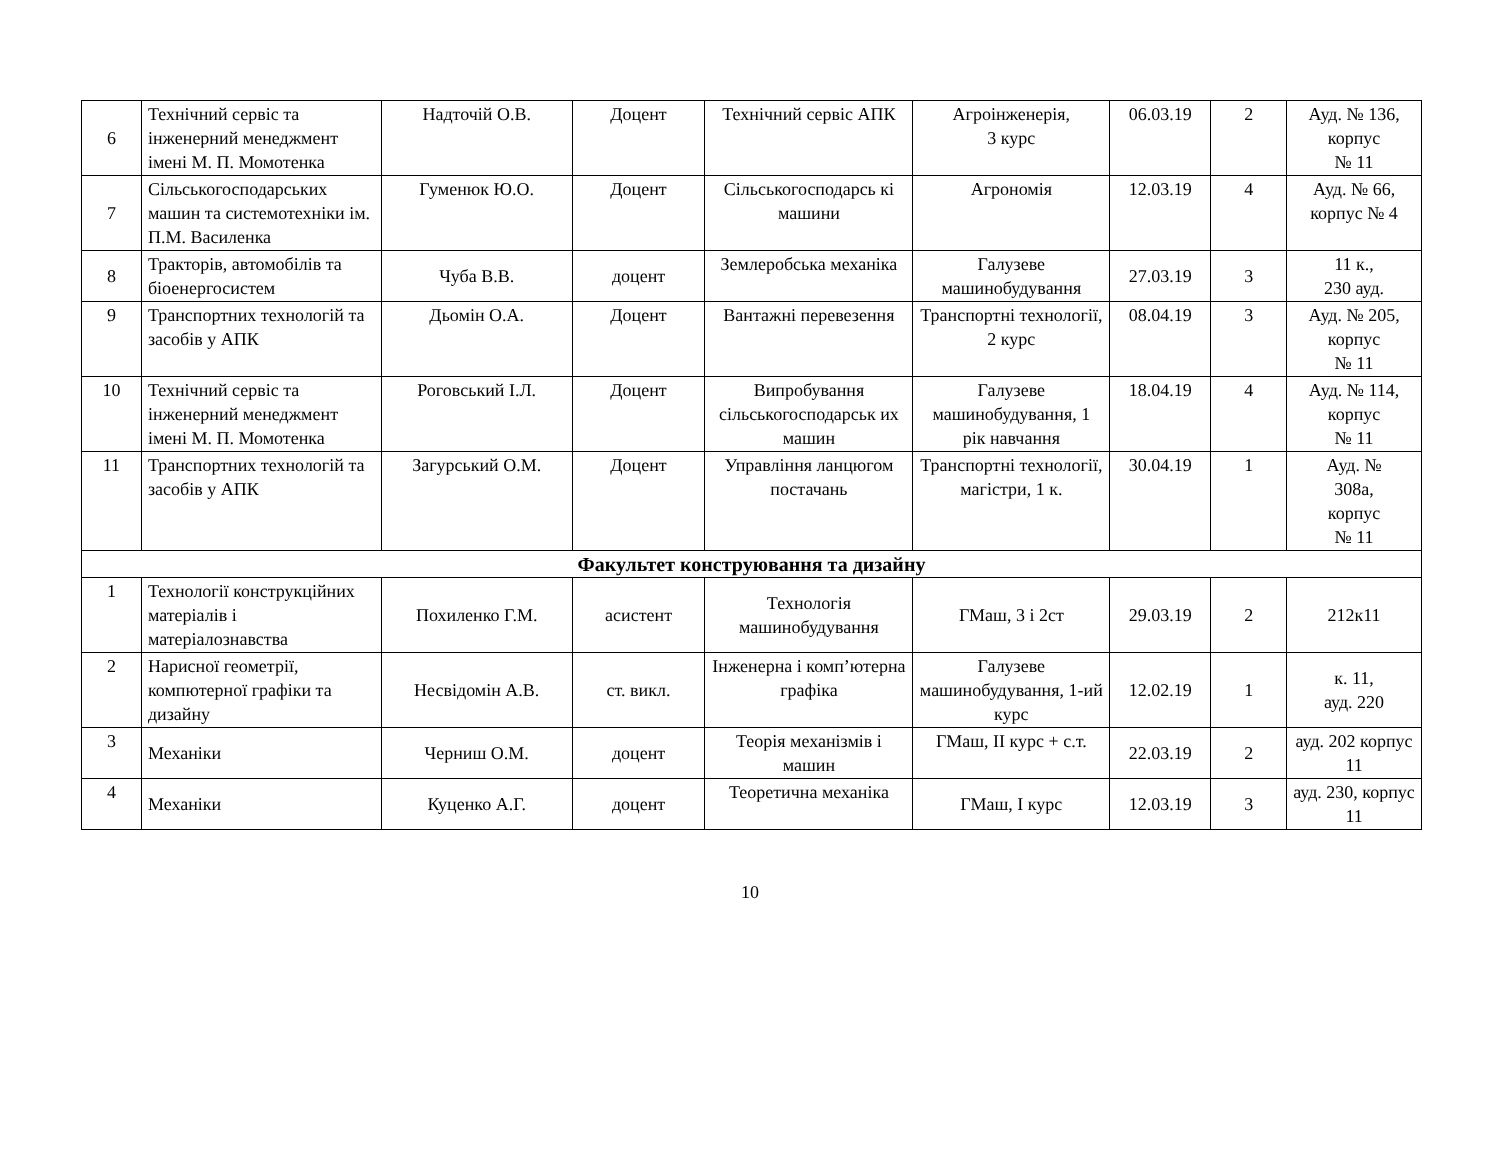| 6 | Технічний сервіс та інженерний менеджмент імені М. П. Момотенка | Надточій О.В. | Доцент | Технічний сервіс АПК | Агроінженерія, 3 курс | 06.03.19 | 2 | Ауд. № 136, корпус № 11 |
| 7 | Сільськогосподарських машин та системотехніки ім. П.М. Василенка | Гуменюк Ю.О. | Доцент | Сільськогосподарсь кі машини | Агрономія | 12.03.19 | 4 | Ауд. № 66, корпус № 4 |
| 8 | Тракторів, автомобілів та біоенергосистем | Чуба В.В. | доцент | Землеробська механіка | Галузеве машинобудування | 27.03.19 | 3 | 11 к., 230 ауд. |
| 9 | Транспортних технологій та засобів у АПК | Дьомін О.А. | Доцент | Вантажні перевезення | Транспортні технології, 2 курс | 08.04.19 | 3 | Ауд. № 205, корпус № 11 |
| 10 | Технічний сервіс та інженерний менеджмент імені М. П. Момотенка | Роговський І.Л. | Доцент | Випробування сільськогосподарськ их машин | Галузеве машинобудування, 1 рік навчання | 18.04.19 | 4 | Ауд. № 114, корпус № 11 |
| 11 | Транспортних технологій та засобів у АПК | Загурський О.М. | Доцент | Управління ланцюгом постачань | Транспортні технології, магістри, 1 к. | 30.04.19 | 1 | Ауд. № 308а, корпус № 11 |
| Факультет конструювання та дизайну | | | | | | | | |
| 1 | Технології конструкційних матеріалів і матеріалознавства | Похиленко Г.М. | асистент | Технологія машинобудування | ГМаш, 3 і 2ст | 29.03.19 | 2 | 212к11 |
| 2 | Нарисної геометрії, компютерної графіки та дизайну | Несвідомін А.В. | ст. викл. | Інженерна і комп’ютерна графіка | Галузеве машинобудування, 1-ий курс | 12.02.19 | 1 | к. 11, ауд. 220 |
| 3 | Механіки | Черниш О.М. | доцент | Теорія механізмів і машин | ГМаш, II курс + с.т. | 22.03.19 | 2 | ауд. 202 корпус 11 |
| 4 | Механіки | Куценко А.Г. | доцент | Теоретична механіка | ГМаш, I курс | 12.03.19 | 3 | ауд. 230, корпус 11 |
10